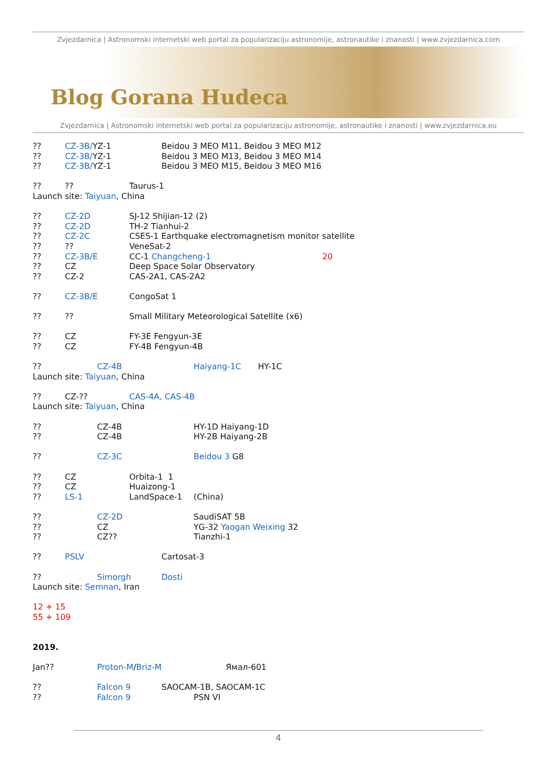Zvjezdarnica | Astronomski internetski web portal za popularizaciju astronomije, astronautike i znanosti | www.zvjezdarnica.com
Blog Gorana Hudeca
Zvjezdarnica | Astronomski internetski web portal za popularizaciju astronomije, astronautike i znanosti | www.zvjezdarnica.eu
?? CZ-3B/YZ-1 Beidou 3 MEO M11, Beidou 3 MEO M12
?? CZ-3B/YZ-1 Beidou 3 MEO M13, Beidou 3 MEO M14
?? CZ-3B/YZ-1 Beidou 3 MEO M15, Beidou 3 MEO M16
???? Taurus-1
Launch site: Taiyuan, China
?? CZ-2D SJ-12 Shijian-12 (2)
?? CZ-2D TH-2 Tianhui-2
?? CZ-2C CSES-1 Earthquake electromagnetism monitor satellite
???? VeneSat-2
?? CZ-3B/E CC-1 Changcheng-1 20
?? CZ Deep Space Solar Observatory
?? CZ-2 CAS-2A1, CAS-2A2
?? CZ-3B/E CongoSat 1
???? Small Military Meteorological Satellite (x6)
?? CZ FY-3E Fengyun-3E
?? CZ FY-4B Fengyun-4B
?? CZ-4B Haiyang-1C HY-1C
Launch site: Taiyuan, China
?? CZ-?? CAS-4A, CAS-4B
Launch site: Taiyuan, China
?? CZ-4B HY-1D Haiyang-1D
?? CZ-4B HY-2B Haiyang-2B
?? CZ-3C Beidou 3 G8
?? CZ Orbita-1 1
?? CZ Huaizong-1
?? LS-1 LandSpace-1 (China)
?? CZ-2D SaudiSAT 5B
?? CZ YG-32 Yaogan Weixing 32
?? CZ?? Tianzhi-1
?? PSLV Cartosat-3
?? Simorgh Dosti
Launch site: Semnan, Iran
12 + 15
55 + 109
2019.
Jan?? Proton-M/Briz-M Ямал-601
?? Falcon 9 SAOCAM-1B, SAOCAM-1C
?? Falcon 9 PSN VI
4